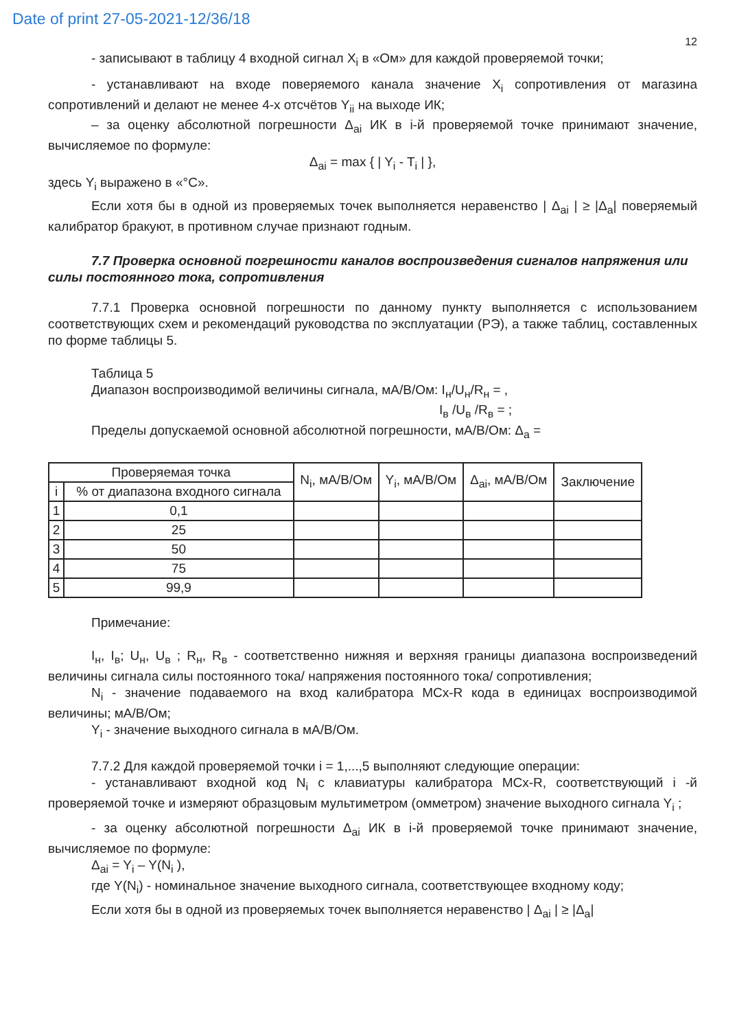Date of print 27-05-2021-12/36/18
12
- записывают в таблицу 4 входной сигнал X<sub>i</sub> в «Ом» для каждой проверяемой точки;
- устанавливают на входе поверяемого канала значение X<sub>i</sub> сопротивления от магазина сопротивлений и делают не менее 4-х отсчётов Y<sub>ii</sub> на выходе ИК;
– за оценку абсолютной погрешности Δ<sub>ai</sub> ИК в i-й проверяемой точке принимают значение, вычисляемое по формуле:
Δ<sub>ai</sub> = max { | Y<sub>i</sub> - T<sub>i</sub> | },
здесь Y<sub>i</sub> выражено в «°C».
Если хотя бы в одной из проверяемых точек выполняется неравенство | Δ<sub>ai</sub> | ≥ |Δ<sub>a</sub>| поверяемый калибратор бракуют, в противном случае признают годным.
7.7 Проверка основной погрешности каналов воспроизведения сигналов напряжения или силы постоянного тока, сопротивления
7.7.1 Проверка основной погрешности по данному пункту выполняется с использованием соответствующих схем и рекомендаций руководства по эксплуатации (РЭ), а также таблиц, составленных по форме таблицы 5.
Таблица 5
Диапазон воспроизводимой величины сигнала, мА/В/Ом: I<sub>н</sub>/U<sub>н</sub>/R<sub>н</sub> = ,
I<sub>в</sub> /U<sub>в</sub> /R<sub>в</sub> = ;
Пределы допускаемой основной абсолютной погрешности, мА/В/Ом: Δ<sub>a</sub> =
| Проверяемая точка | | N<sub>i</sub>, мА/В/Ом | Y<sub>i</sub>, мА/В/Ом | Δ<sub>ai</sub>, мА/В/Ом | Заключение |
| i | % от диапазона входного сигнала | | | | |
| 1 | 0,1 | | | | |
| 2 | 25 | | | | |
| 3 | 50 | | | | |
| 4 | 75 | | | | |
| 5 | 99,9 | | | | |
Примечание:
I<sub>н</sub>, I<sub>в</sub>; U<sub>н</sub>, U<sub>в</sub> ; R<sub>н</sub>, R<sub>в</sub> - соответственно нижняя и верхняя границы диапазона воспроизведений величины сигнала силы постоянного тока/ напряжения постоянного тока/ сопротивления;
N<sub>i</sub> - значение подаваемого на вход калибратора МСх-R кода в единицах воспроизводимой величины; мА/В/Ом;
Y<sub>i</sub> - значение выходного сигнала в мА/В/Ом.
7.7.2 Для каждой проверяемой точки i = 1,...,5 выполняют следующие операции:
- устанавливают входной код N<sub>i</sub> с клавиатуры калибратора МСх-R, соответствующий i -й проверяемой точке и измеряют образцовым мультиметром (омметром) значение выходного сигнала Y<sub>i</sub> ;
- за оценку абсолютной погрешности Δ<sub>ai</sub> ИК в i-й проверяемой точке принимают значение, вычисляемое по формуле:
Δ<sub>ai</sub> = Y<sub>i</sub> – Y(N<sub>i</sub> ),
где Y(N<sub>i</sub>) - номинальное значение выходного сигнала, соответствующее входному коду;
Если хотя бы в одной из проверяемых точек выполняется неравенство | Δ<sub>ai</sub> | ≥ |Δ<sub>a</sub>|